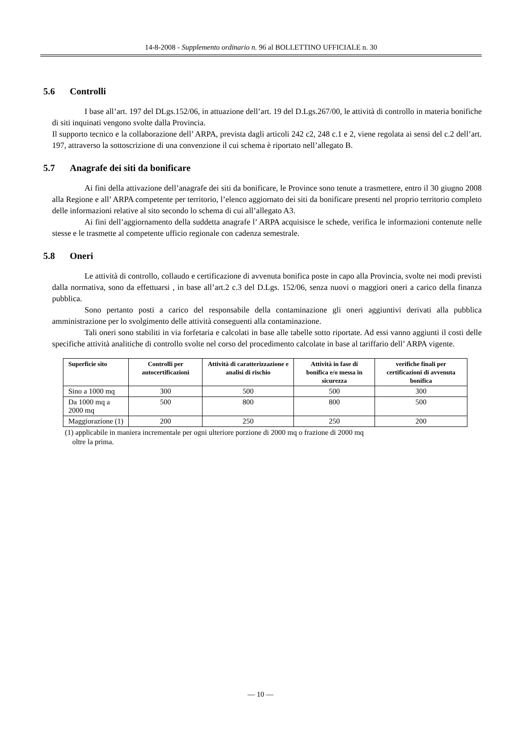14-8-2008 - Supplemento ordinario n. 96 al BOLLETTINO UFFICIALE n. 30
5.6 Controlli
I base all’art. 197 del DLgs.152/06, in attuazione dell’art. 19 del D.Lgs.267/00, le attività di controllo in materia bonifiche di siti inquinati vengono svolte dalla Provincia.
Il supporto tecnico e la collaborazione dell’ ARPA, prevista dagli articoli 242 c2, 248 c.1 e 2, viene regolata ai sensi del c.2 dell’art. 197, attraverso la sottoscrizione di una convenzione il cui schema è riportato nell’allegato B.
5.7 Anagrafe dei siti da bonificare
Ai fini della attivazione dell’anagrafe dei siti da bonificare, le Province sono tenute a trasmettere, entro il 30 giugno 2008 alla Regione e all’ ARPA competente per territorio, l’elenco aggiornato dei siti da bonificare presenti nel proprio territorio completo delle informazioni relative al sito secondo lo schema di cui all’allegato A3.
Ai fini dell’aggiornamento della suddetta anagrafe l’ ARPA acquisisce le schede, verifica le informazioni contenute nelle stesse e le trasmette al competente ufficio regionale con cadenza semestrale.
5.8 Oneri
Le attività di controllo, collaudo e certificazione di avvenuta bonifica poste in capo alla Provincia, svolte nei modi previsti dalla normativa, sono da effettuarsi , in base all’art.2 c.3 del D.Lgs. 152/06, senza nuovi o maggiori oneri a carico della finanza pubblica.
Sono pertanto posti a carico del responsabile della contaminazione gli oneri aggiuntivi derivati alla pubblica amministrazione per lo svolgimento delle attività conseguenti alla contaminazione.
Tali oneri sono stabiliti in via forfetaria e calcolati in base alle tabelle sotto riportate. Ad essi vanno aggiunti il costi delle specifiche attività analitiche di controllo svolte nel corso del procedimento calcolate in base al tariffario dell’ ARPA vigente.
| Superficie sito | Controlli per autocertificazioni | Attività di caratterizzazione e analisi di rischio | Attività in fase di bonifica e/o messa in sicurezza | verifiche finali per certificazioni di avvenuta bonifica |
| --- | --- | --- | --- | --- |
| Sino a 1000 mq | 300 | 500 | 500 | 300 |
| Da 1000 mq a 2000 mq | 500 | 800 | 800 | 500 |
| Maggiorazione (1) | 200 | 250 | 250 | 200 |
(1) applicabile in maniera incrementale per ogni ulteriore porzione di 2000 mq o frazione di 2000 mq
oltre la prima.
— 10 —